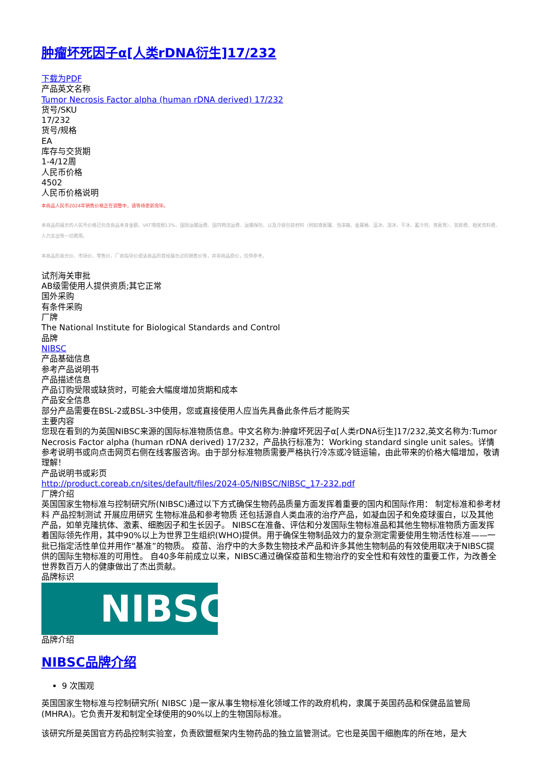肿瘤坏死因子α[人类rDNA衍生]17/232
下载为PDF
产品英文名称
Tumor Necrosis Factor alpha (human rDNA derived) 17/232
货号/SKU
17/232
货号/规格
EA
库存与交货期
1-4/12周
人民币价格
4502
人民币价格说明
本商品人民币2024年销售价格正在调整中，请等待更新完毕。
本商品的展示的人民币价格已包含商品本身金额、VAT增值税13%、国际运输运费、国内物流运费、运输保险、以及冷链包装材料（例如液氮罐、泡沫箱、金属桶、蓝冰、湿冰、干冰、蓄冷剂、液氮等）、装卸费、相关资料费、人力支出等一切费用。
本商品的美元价、市场价、零售价、厂商指导价或该商品的曾经展示过的销售价等，并非商品原价，仅供参考。
试剂海关审批
AB级需使用人提供资质;其它正常
国外采购
有条件采购
厂牌
The National Institute for Biological Standards and Control
品牌
NIBSC
产品基础信息
参考产品说明书
产品描述信息
产品订购受限或缺货时，可能会大幅度增加货期和成本
产品安全信息
部分产品需要在BSL-2或BSL-3中使用，您或直接使用人应当先具备此条件后才能购买
主要内容
您现在看到的为英国NIBSC来源的国际标准物质信息。中文名称为:肿瘤坏死因子α[人类rDNA衍生]17/232,英文名称为:Tumor Necrosis Factor alpha (human rDNA derived) 17/232，产品执行标准为：Working standard single unit sales。详情参考说明书或向点击网页右侧在线客服咨询。由于部分标准物质需要严格执行冷冻或冷链运输，由此带来的价格大幅增加，敬请理解！
产品说明书或彩页
http://product.coreab.cn/sites/default/files/2024-05/NIBSC/NIBSC_17-232.pdf
厂牌介绍
英国国家生物标准与控制研究所(NIBSC)通过以下方式确保生物药品质量方面发挥着重要的国内和国际作用： 制定标准和参考材料 产品控制测试 开展应用研究 生物标准品和参考物质 还包括源自人类血液的治疗产品，如凝血因子和免疫球蛋白，以及其他产品，如单克隆抗体、激素、细胞因子和生长因子。 NIBSC在准备、评估和分发国际生物标准品和其他生物标准物质方面发挥着国际领先作用，其中90%以上为世界卫生组织(WHO)提供。用于确保生物制品效力的复杂测定需要使用生物活性标准——一批已指定活性单位并用作“基准”的物质。 疫苗、治疗中的大多数生物技术产品和许多其他生物制品的有效使用取决于NIBSC提供的国际生物标准的可用性。 自40多年前成立以来，NIBSC通过确保疫苗和生物治疗的安全性和有效性的重要工作，为改善全世界数百万人的健康做出了杰出贡献。
品牌标识
NIBSC
品牌介绍
NIBSC品牌介绍
9 次围观
英国国家生物标准与控制研究所( NIBSC )是一家从事生物标准化领域工作的政府机构，隶属于英国药品和保健品监管局(MHRA)。它负责开发和制定全球使用的90%以上的生物国际标准。
该研究所是英国官方药品控制实验室，负责欧盟框架内生物药品的独立监管测试。它也是英国干细胞库的所在地，是大